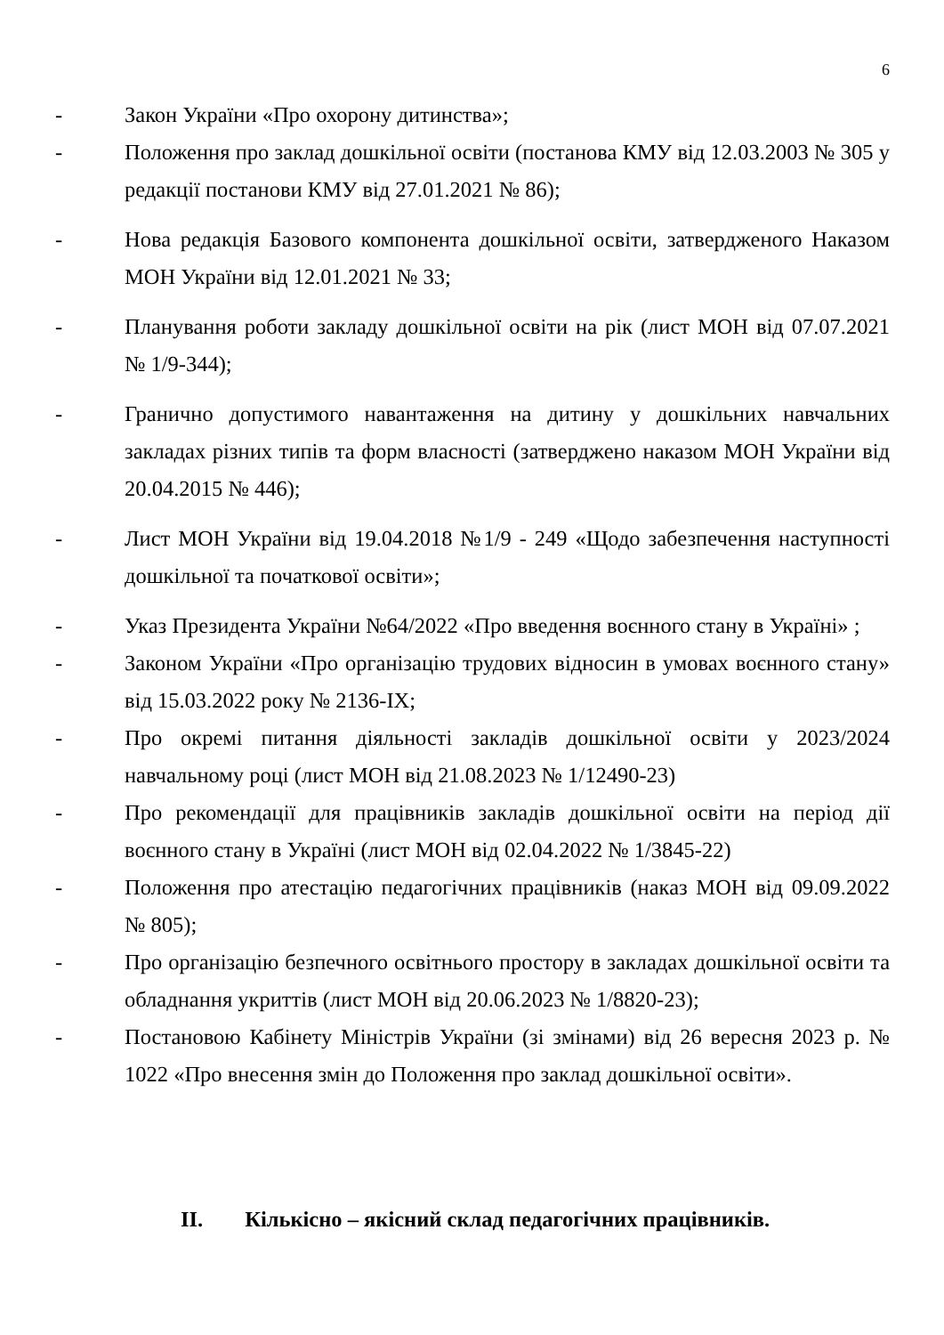6
- Закон України «Про охорону дитинства»;
- Положення про заклад дошкільної освіти (постанова КМУ від 12.03.2003 № 305 у редакції постанови КМУ від 27.01.2021 № 86);
- Нова редакція Базового компонента дошкільної освіти, затвердженого Наказом МОН України від 12.01.2021 № 33;
- Планування роботи закладу дошкільної освіти на рік (лист МОН від 07.07.2021 № 1/9-344);
- Гранично допустимого навантаження на дитину у дошкільних навчальних закладах різних типів та форм власності (затверджено наказом МОН України від 20.04.2015 № 446);
- Лист МОН України від 19.04.2018 №1/9 - 249 «Щодо забезпечення наступності дошкільної та початкової освіти»;
- Указ Президента України №64/2022 «Про введення воєнного стану в Україні» ;
- Законом України «Про організацію трудових відносин в умовах воєнного стану» від 15.03.2022 року № 2136-IX;
- Про окремі питання діяльності закладів дошкільної освіти у 2023/2024 навчальному році (лист МОН від 21.08.2023 № 1/12490-23)
- Про рекомендації для працівників закладів дошкільної освіти на період дії воєнного стану в Україні (лист МОН від 02.04.2022 № 1/3845-22)
- Положення про атестацію педагогічних працівників (наказ МОН від 09.09.2022 № 805);
- Про організацію безпечного освітнього простору в закладах дошкільної освіти та обладнання укриттів (лист МОН від 20.06.2023 № 1/8820-23);
- Постановою Кабінету Міністрів України (зі змінами) від 26 вересня 2023 р. № 1022 «Про внесення змін до Положення про заклад дошкільної освіти».
II. Кількісно – якісний склад педагогічних працівників.